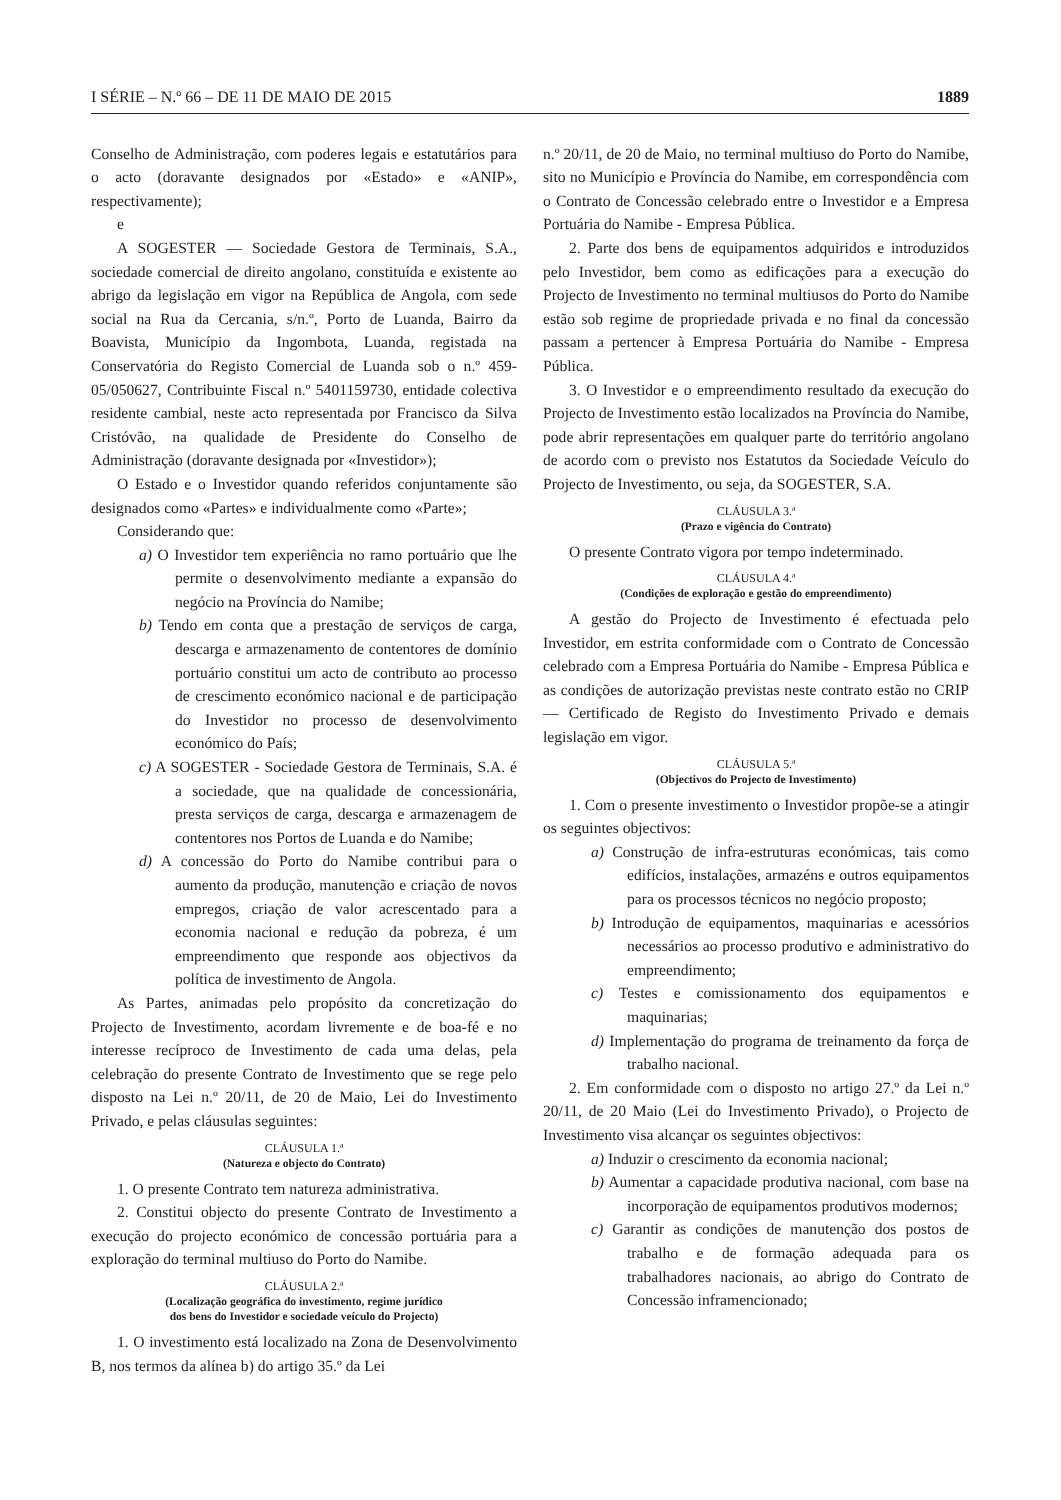I SÉRIE – N.º 66 – DE 11 DE MAIO DE 2015 1889
Conselho de Administração, com poderes legais e estatutários para o acto (doravante designados por «Estado» e «ANIP», respectivamente);
e
A SOGESTER — Sociedade Gestora de Terminais, S.A., sociedade comercial de direito angolano, constituída e existente ao abrigo da legislação em vigor na República de Angola, com sede social na Rua da Cercania, s/n.º, Porto de Luanda, Bairro da Boavista, Município da Ingombota, Luanda, registada na Conservatória do Registo Comercial de Luanda sob o n.º 459-05/050627, Contribuinte Fiscal n.º 5401159730, entidade colectiva residente cambial, neste acto representada por Francisco da Silva Cristóvão, na qualidade de Presidente do Conselho de Administração (doravante designada por «Investidor»);
O Estado e o Investidor quando referidos conjuntamente são designados como «Partes» e individualmente como «Parte»;
Considerando que:
a) O Investidor tem experiência no ramo portuário que lhe permite o desenvolvimento mediante a expansão do negócio na Província do Namibe;
b) Tendo em conta que a prestação de serviços de carga, descarga e armazenamento de contentores de domínio portuário constitui um acto de contributo ao processo de crescimento económico nacional e de participação do Investidor no processo de desenvolvimento económico do País;
c) A SOGESTER - Sociedade Gestora de Terminais, S.A. é a sociedade, que na qualidade de concessionária, presta serviços de carga, descarga e armazenagem de contentores nos Portos de Luanda e do Namibe;
d) A concessão do Porto do Namibe contribui para o aumento da produção, manutenção e criação de novos empregos, criação de valor acrescentado para a economia nacional e redução da pobreza, é um empreendimento que responde aos objectivos da política de investimento de Angola.
As Partes, animadas pelo propósito da concretização do Projecto de Investimento, acordam livremente e de boa-fé e no interesse recíproco de Investimento de cada uma delas, pela celebração do presente Contrato de Investimento que se rege pelo disposto na Lei n.º 20/11, de 20 de Maio, Lei do Investimento Privado, e pelas cláusulas seguintes:
CLÁUSULA 1.ª
(Natureza e objecto do Contrato)
1. O presente Contrato tem natureza administrativa.
2. Constitui objecto do presente Contrato de Investimento a execução do projecto económico de concessão portuária para a exploração do terminal multiuso do Porto do Namibe.
CLÁUSULA 2.ª
(Localização geográfica do investimento, regime jurídico
dos bens do Investidor e sociedade veículo do Projecto)
1. O investimento está localizado na Zona de Desenvolvimento B, nos termos da alínea b) do artigo 35.º da Lei
n.º 20/11, de 20 de Maio, no terminal multiuso do Porto do Namibe, sito no Município e Província do Namibe, em correspondência com o Contrato de Concessão celebrado entre o Investidor e a Empresa Portuária do Namibe - Empresa Pública.
2. Parte dos bens de equipamentos adquiridos e introduzidos pelo Investidor, bem como as edificações para a execução do Projecto de Investimento no terminal multiusos do Porto do Namibe estão sob regime de propriedade privada e no final da concessão passam a pertencer à Empresa Portuária do Namibe - Empresa Pública.
3. O Investidor e o empreendimento resultado da execução do Projecto de Investimento estão localizados na Província do Namibe, pode abrir representações em qualquer parte do território angolano de acordo com o previsto nos Estatutos da Sociedade Veículo do Projecto de Investimento, ou seja, da SOGESTER, S.A.
CLÁUSULA 3.ª
(Prazo e vigência do Contrato)
O presente Contrato vigora por tempo indeterminado.
CLÁUSULA 4.ª
(Condições de exploração e gestão do empreendimento)
A gestão do Projecto de Investimento é efectuada pelo Investidor, em estrita conformidade com o Contrato de Concessão celebrado com a Empresa Portuária do Namibe - Empresa Pública e as condições de autorização previstas neste contrato estão no CRIP — Certificado de Registo do Investimento Privado e demais legislação em vigor.
CLÁUSULA 5.ª
(Objectivos do Projecto de Investimento)
1. Com o presente investimento o Investidor propõe-se a atingir os seguintes objectivos:
a) Construção de infra-estruturas económicas, tais como edifícios, instalações, armazéns e outros equipamentos para os processos técnicos no negócio proposto;
b) Introdução de equipamentos, maquinarias e acessórios necessários ao processo produtivo e administrativo do empreendimento;
c) Testes e comissionamento dos equipamentos e maquinarias;
d) Implementação do programa de treinamento da força de trabalho nacional.
2. Em conformidade com o disposto no artigo 27.º da Lei n.º 20/11, de 20 Maio (Lei do Investimento Privado), o Projecto de Investimento visa alcançar os seguintes objectivos:
a) Induzir o crescimento da economia nacional;
b) Aumentar a capacidade produtiva nacional, com base na incorporação de equipamentos produtivos modernos;
c) Garantir as condições de manutenção dos postos de trabalho e de formação adequada para os trabalhadores nacionais, ao abrigo do Contrato de Concessão inframencionado;